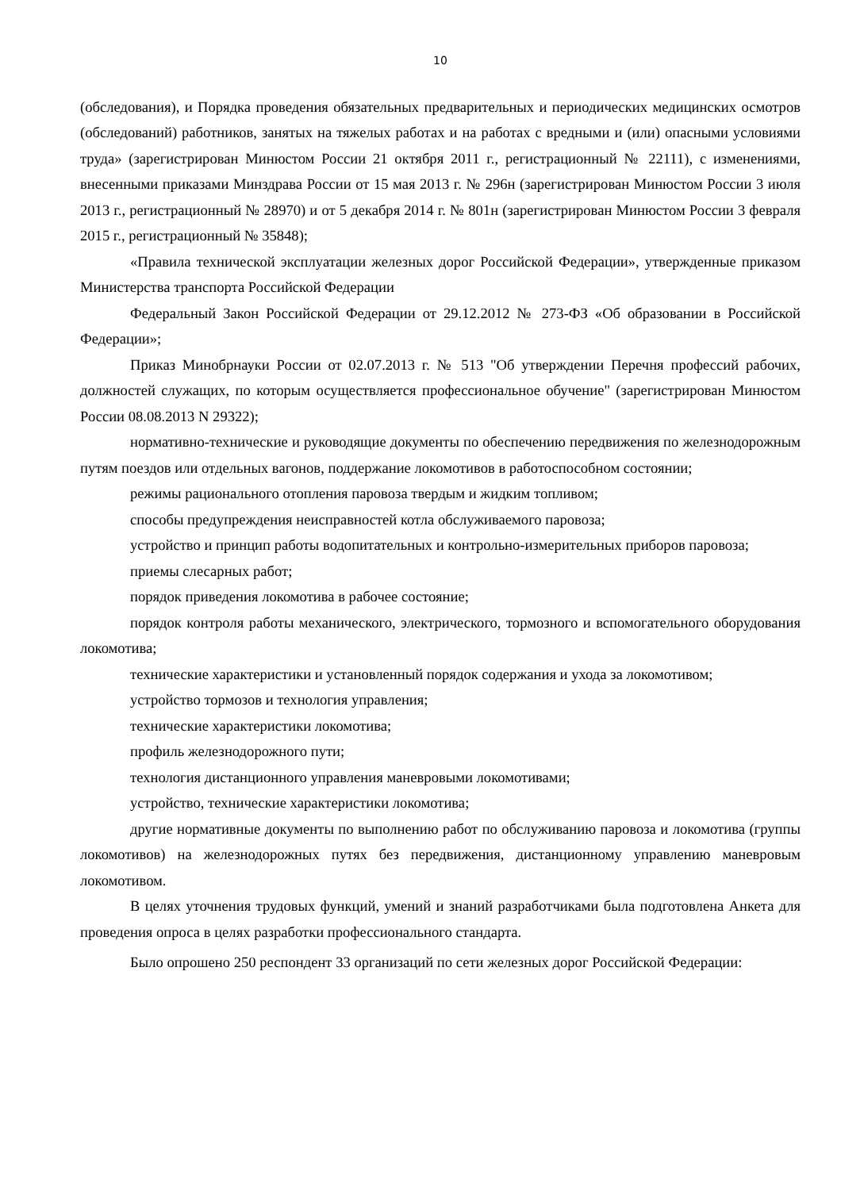10
(обследования), и Порядка проведения обязательных предварительных и периодических медицинских осмотров (обследований) работников, занятых на тяжелых работах и на работах с вредными и (или) опасными условиями труда» (зарегистрирован Минюстом России 21 октября 2011 г., регистрационный № 22111), с изменениями, внесенными приказами Минздрава России от 15 мая 2013 г. № 296н (зарегистрирован Минюстом России 3 июля 2013 г., регистрационный № 28970) и от 5 декабря 2014 г. № 801н (зарегистрирован Минюстом России 3 февраля 2015 г., регистрационный № 35848);
«Правила технической эксплуатации железных дорог Российской Федерации», утвержденные приказом Министерства транспорта Российской Федерации
Федеральный Закон Российской Федерации от 29.12.2012 № 273-ФЗ «Об образовании в Российской Федерации»;
Приказ Минобрнауки России от 02.07.2013 г. № 513 "Об утверждении Перечня профессий рабочих, должностей служащих, по которым осуществляется профессиональное обучение" (зарегистрирован Минюстом России 08.08.2013 N 29322);
нормативно-технические и руководящие документы по обеспечению передвижения по железнодорожным путям поездов или отдельных вагонов, поддержание локомотивов в работоспособном состоянии;
режимы рационального отопления паровоза твердым и жидким топливом;
способы предупреждения неисправностей котла обслуживаемого паровоза;
устройство и принцип работы водопитательных и контрольно-измерительных приборов паровоза;
приемы слесарных работ;
порядок приведения локомотива в рабочее состояние;
порядок контроля работы механического, электрического, тормозного и вспомогательного оборудования локомотива;
технические характеристики и установленный порядок содержания и ухода за локомотивом;
устройство тормозов и технология управления;
технические характеристики локомотива;
профиль железнодорожного пути;
технология дистанционного управления маневровыми локомотивами;
устройство, технические характеристики локомотива;
другие нормативные документы по выполнению работ по обслуживанию паровоза и локомотива (группы локомотивов) на железнодорожных путях без передвижения, дистанционному управлению маневровым локомотивом.
В целях уточнения трудовых функций, умений и знаний разработчиками была подготовлена Анкета для проведения опроса в целях разработки профессионального стандарта.
Было опрошено 250 респондент 33 организаций по сети железных дорог Российской Федерации: